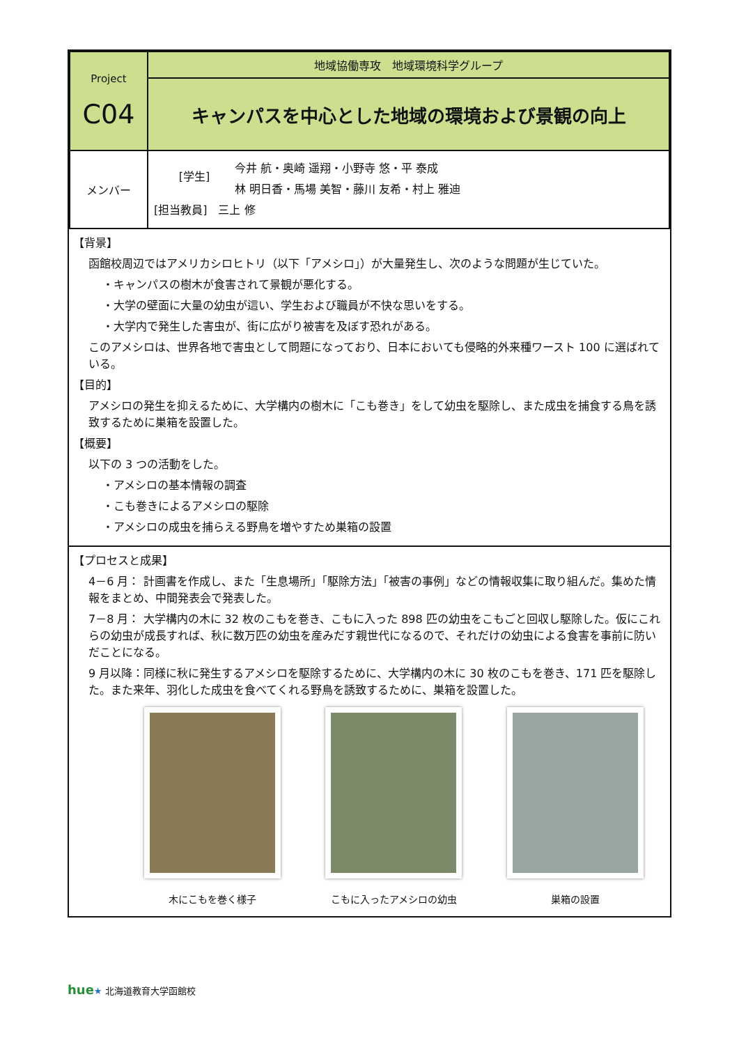| Project C04 | 地域協働専攻 地域環境科学グループ |
| | キャンパスを中心とした地域の環境および景観の向上 |
| メンバー | [学生] 今井 航・奥崎 遥翔・小野寺 悠・平 泰成 林 明日香・馬場 美智・藤川 友希・村上 雅迪 [担当教員] 三上 修 |
【背景】
函館校周辺ではアメリカシロヒトリ（以下「アメシロ」）が大量発生し、次のような問題が生じていた。
・キャンパスの樹木が食害されて景観が悪化する。
・大学の壁面に大量の幼虫が這い、学生および職員が不快な思いをする。
・大学内で発生した害虫が、街に広がり被害を及ぼす恐れがある。
このアメシロは、世界各地で害虫として問題になっており、日本においても侵略的外来種ワースト 100 に選ばれている。
【目的】
アメシロの発生を抑えるために、大学構内の樹木に「こも巻き」をして幼虫を駆除し、また成虫を捕食する鳥を誘致するために巣箱を設置した。
【概要】
以下の 3 つの活動をした。
・アメシロの基本情報の調査
・こも巻きによるアメシロの駆除
・アメシロの成虫を捕らえる野鳥を増やすため巣箱の設置
【プロセスと成果】
4－6 月： 計画書を作成し、また「生息場所」「駆除方法」「被害の事例」などの情報収集に取り組んだ。集めた情報をまとめ、中間発表会で発表した。
7－8 月： 大学構内の木に 32 枚のこもを巻き、こもに入った 898 匹の幼虫をこもごと回収し駆除した。仮にこれらの幼虫が成長すれば、秋に数万匹の幼虫を産みだす親世代になるので、それだけの幼虫による食害を事前に防いだことになる。
9 月以降：同様に秋に発生するアメシロを駆除するために、大学構内の木に 30 枚のこもを巻き、171 匹を駆除した。また来年、羽化した成虫を食べてくれる野鳥を誘致するために、巣箱を設置した。
木にこもを巻く様子 こもに入ったアメシロの幼虫 巣箱の設置
hue★ 北海道教育大学函館校